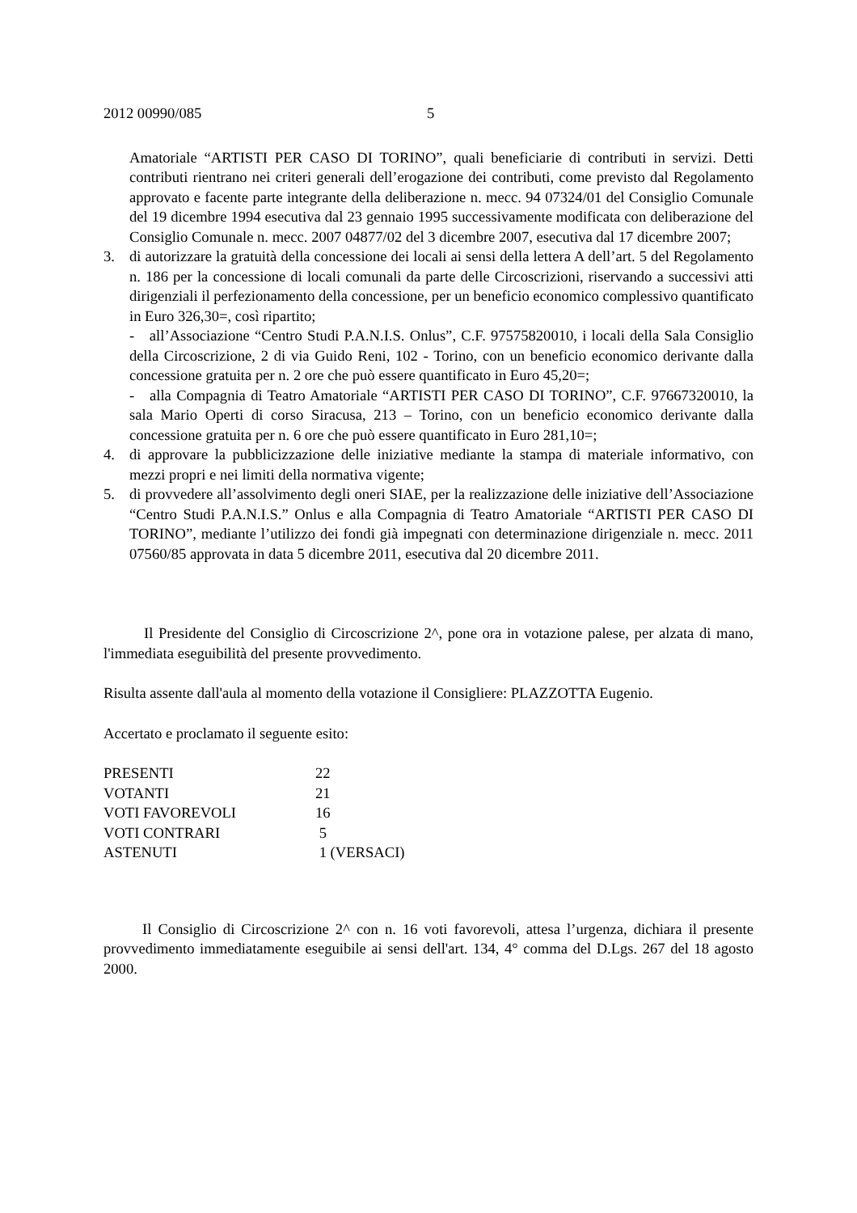2012 00990/085 5
Amatoriale “ARTISTI PER CASO DI TORINO”, quali beneficiarie di contributi in servizi. Detti contributi rientrano nei criteri generali dell’erogazione dei contributi, come previsto dal Regolamento approvato e facente parte integrante della deliberazione n. mecc. 94 07324/01 del Consiglio Comunale del 19 dicembre 1994 esecutiva dal 23 gennaio 1995 successivamente modificata con deliberazione del Consiglio Comunale n. mecc. 2007 04877/02 del 3 dicembre 2007, esecutiva dal 17 dicembre 2007;
3. di autorizzare la gratuità della concessione dei locali ai sensi della lettera A dell’art. 5 del Regolamento n. 186 per la concessione di locali comunali da parte delle Circoscrizioni, riservando a successivi atti dirigenziali il perfezionamento della concessione, per un beneficio economico complessivo quantificato in Euro 326,30=, così ripartito;
- all’Associazione “Centro Studi P.A.N.I.S. Onlus”, C.F. 97575820010, i locali della Sala Consiglio della Circoscrizione, 2 di via Guido Reni, 102 - Torino, con un beneficio economico derivante dalla concessione gratuita per n. 2 ore che può essere quantificato in Euro 45,20=;
- alla Compagnia di Teatro Amatoriale “ARTISTI PER CASO DI TORINO”, C.F. 97667320010, la sala Mario Operti di corso Siracusa, 213 – Torino, con un beneficio economico derivante dalla concessione gratuita per n. 6 ore che può essere quantificato in Euro 281,10=;
4. di approvare la pubblicizzazione delle iniziative mediante la stampa di materiale informativo, con mezzi propri e nei limiti della normativa vigente;
5. di provvedere all’assolvimento degli oneri SIAE, per la realizzazione delle iniziative dell’Associazione “Centro Studi P.A.N.I.S.” Onlus e alla Compagnia di Teatro Amatoriale “ARTISTI PER CASO DI TORINO”, mediante l’utilizzo dei fondi già impegnati con determinazione dirigenziale n. mecc. 2011 07560/85 approvata in data 5 dicembre 2011, esecutiva dal 20 dicembre 2011.
Il Presidente del Consiglio di Circoscrizione 2^, pone ora in votazione palese, per alzata di mano, l'immediata eseguibilità del presente provvedimento.
Risulta assente dall'aula al momento della votazione il Consigliere: PLAZZOTTA Eugenio.
Accertato e proclamato il seguente esito:
| PRESENTI | 22 |
| VOTANTI | 21 |
| VOTI FAVOREVOLI | 16 |
| VOTI CONTRARI | 5 |
| ASTENUTI | 1 (VERSACI) |
Il Consiglio di Circoscrizione 2^ con n. 16 voti favorevoli, attesa l’urgenza, dichiara il presente provvedimento immediatamente eseguibile ai sensi dell'art. 134, 4° comma del D.Lgs. 267 del 18 agosto 2000.